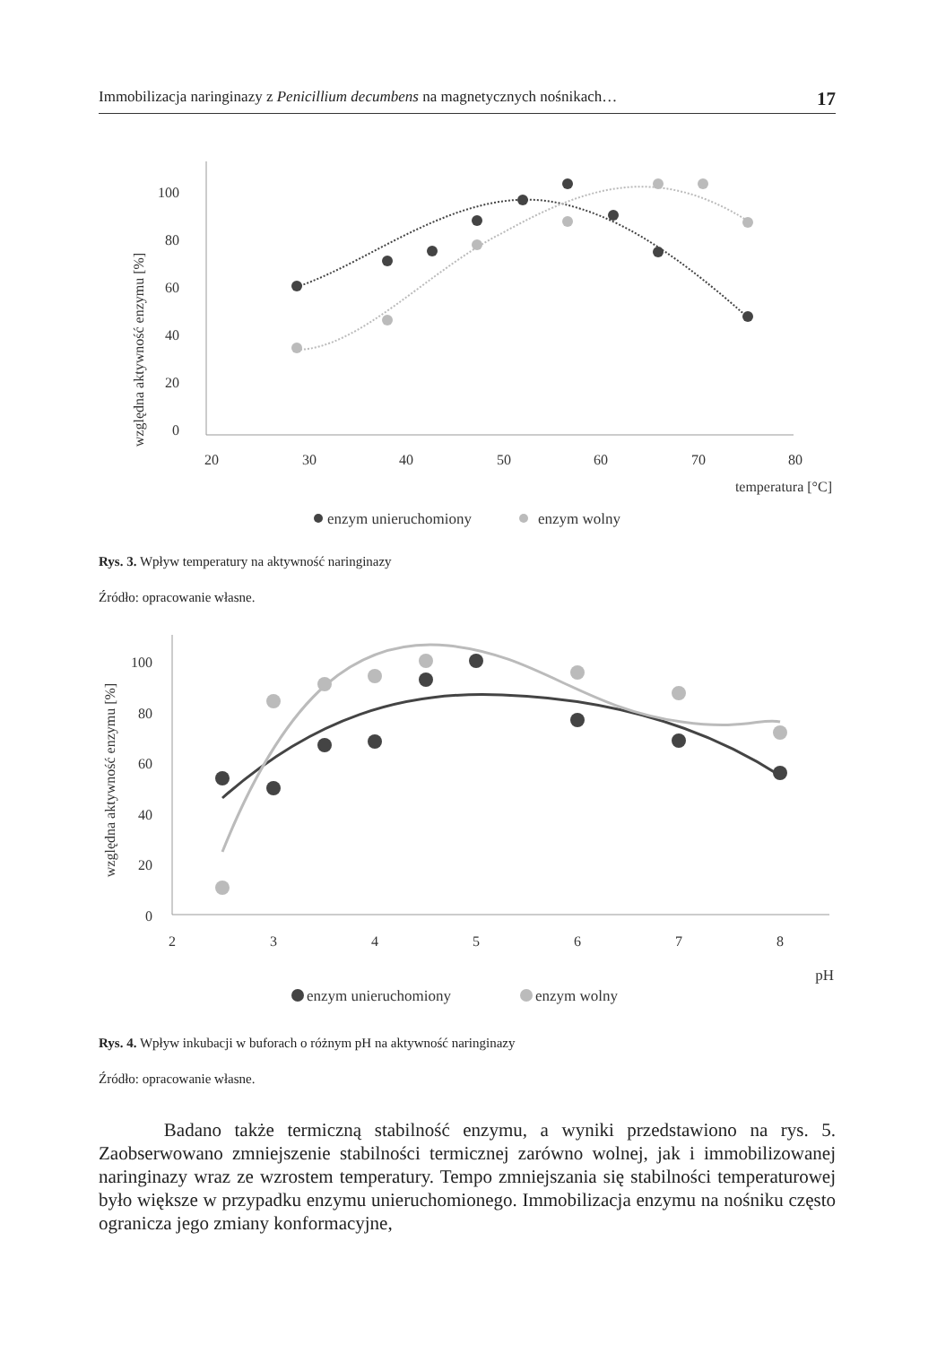Immobilizacja naringinazy z Penicillium decumbens na magnetycznych nośnikach… 17
względna aktywność enzymu [%]
100
80
60
40
20
0
20
30
40
50
60
70
80
temperatura [°C]
enzym unieruchomiony
enzym wolny
Rys. 3. Wpływ temperatury na aktywność naringinazy
Źródło: opracowanie własne.
względna aktywność enzymu [%]
100
80
60
40
20
0
2
3
4
5
6
7
8
pH
enzym unieruchomiony
enzym wolny
Rys. 4. Wpływ inkubacji w buforach o różnym pH na aktywność naringinazy
Źródło: opracowanie własne.
Badano także termiczną stabilność enzymu, a wyniki przedstawiono na rys. 5. Zaobserwowano zmniejszenie stabilności termicznej zarówno wolnej, jak i immobilizowanej naringinazy wraz ze wzrostem temperatury. Tempo zmniejszania się stabilności temperaturowej było większe w przypadku enzymu unieruchomionego. Immobilizacja enzymu na nośniku często ogranicza jego zmiany konformacyjne,